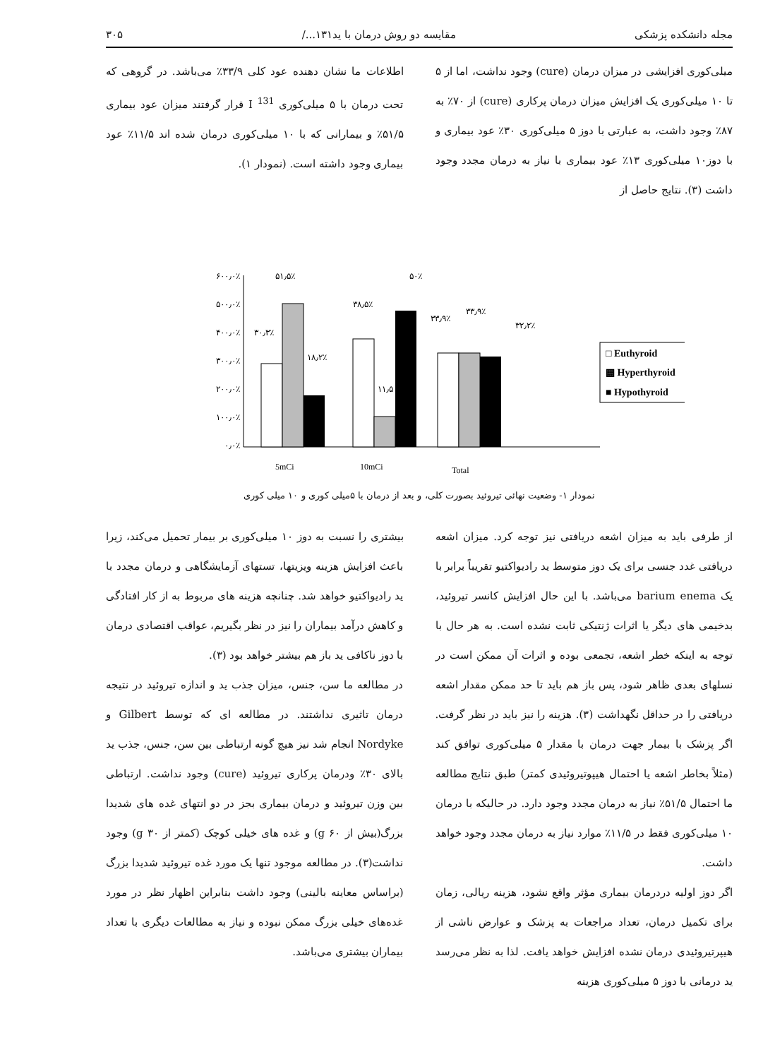مجله دانشکده پزشکی مقایسه دو روش درمان با ید۱۳۱.../ ۳۰۵
میلی‌کوری افزایشی در میزان درمان (cure) وجود نداشت، اما از ۵ تا ۱۰ میلی‌کوری یک افزایش میزان درمان پرکاری (cure) از ۷۰٪ به ۸۷٪ وجود داشت، به عبارتی با دوز ۵ میلی‌کوری ۳۰٪ عود بیماری و با دوز۱۰ میلی‌کوری ۱۳٪ عود بیماری با نیاز به درمان مجدد وجود داشت (۳). نتایج حاصل از
اطلاعات ما نشان دهنده عود کلی ۳۳/۹٪ می‌باشد. در گروهی که تحت درمان با ۵ میلی‌کوری I <sup>131</sup> قرار گرفتند میزان عود بیماری ۵۱/۵٪ و بیمارانی که با ۱۰ میلی‌کوری درمان شده اند ۱۱/۵٪ عود بیماری وجود داشته است. (نمودار ۱).
۶۰۰٫۰٪
۵۰۰٫۰٪
۴۰۰٫۰٪
۳۰۰٫۰٪
۲۰۰٫۰٪
۱۰۰٫۰٪
۰٫۰٪
۵۱٫۵٪
۳۰٫۳٪
۱۸٫۲٪
۵۰٪
۳۸٫۵٪
۱۱٫۵
۳۳٫۹٪
۳۳٫۹٪
۳۲٫۲٪
5mCi
10mCi
Total
□ Euthyroid
▩ Hyperthyroid
■ Hypothyroid
نمودار ۱- وضعیت نهائی تیروئید بصورت کلی، و بعد از درمان با ۵میلی کوری و ۱۰ میلی کوری
از طرفی باید به میزان اشعه دریافتی نیز توجه کرد. میزان اشعه دریافتی غدد جنسی برای یک دوز متوسط ید رادیواکتیو تقریباً برابر با یک barium enema می‌باشد. با این حال افزایش کانسر تیروئید، بدخیمی های دیگر یا اثرات ژنتیکی ثابت نشده است. به هر حال با توجه به اینکه خطر اشعه، تجمعی بوده و اثرات آن ممکن است در نسلهای بعدی ظاهر شود، پس باز هم باید تا حد ممکن مقدار اشعه دریافتی را در حداقل نگهداشت (۳). هزینه را نیز باید در نظر گرفت. اگر پزشک با بیمار جهت درمان با مقدار ۵ میلی‌کوری توافق کند (مثلاً بخاطر اشعه یا احتمال هیپوتیروئیدی کمتر) طبق نتایج مطالعه ما احتمال ۵۱/۵٪ نیاز به درمان مجدد وجود دارد. در حالیکه با درمان ۱۰ میلی‌کوری فقط در ۱۱/۵٪ موارد نیاز به درمان مجدد وجود خواهد داشت.
اگر دوز اولیه دردرمان بیماری مؤثر واقع نشود، هزینه ریالی، زمان برای تکمیل درمان، تعداد مراجعات به پزشک و عوارض ناشی از هیپرتیروئیدی درمان نشده افزایش خواهد یافت. لذا به نظر می‌رسد ید درمانی با دوز ۵ میلی‌کوری هزینه
بیشتری را نسبت به دوز ۱۰ میلی‌کوری بر بیمار تحمیل می‌کند، زیرا باعث افزایش هزینه ویزیتها، تستهای آزمایشگاهی و درمان مجدد با ید رادیواکتیو خواهد شد. چنانچه هزینه های مربوط به از کار افتادگی و کاهش درآمد بیماران را نیز در نظر بگیریم، عواقب اقتصادی درمان با دوز ناکافی ید باز هم بیشتر خواهد بود (۳).
در مطالعه ما سن، جنس، میزان جذب ید و اندازه تیروئید در نتیجه درمان تاثیری نداشتند. در مطالعه ای که توسط Gilbert و Nordyke انجام شد نیز هیچ گونه ارتباطی بین سن، جنس، جذب ید بالای ۳۰٪ ودرمان پرکاری تیروئید (cure) وجود نداشت. ارتباطی بین وزن تیروئید و درمان بیماری بجز در دو انتهای غده های شدیدا بزرگ(بیش از g ۶۰) و غده های خیلی کوچک (کمتر از g ۳۰) وجود نداشت(۳). در مطالعه موجود تنها یک مورد غده تیروئید شدیدا بزرگ (براساس معاینه بالینی) وجود داشت بنابراین اظهار نظر در مورد غده‌های خیلی بزرگ ممکن نبوده و نیاز به مطالعات دیگری با تعداد بیماران بیشتری می‌باشد.